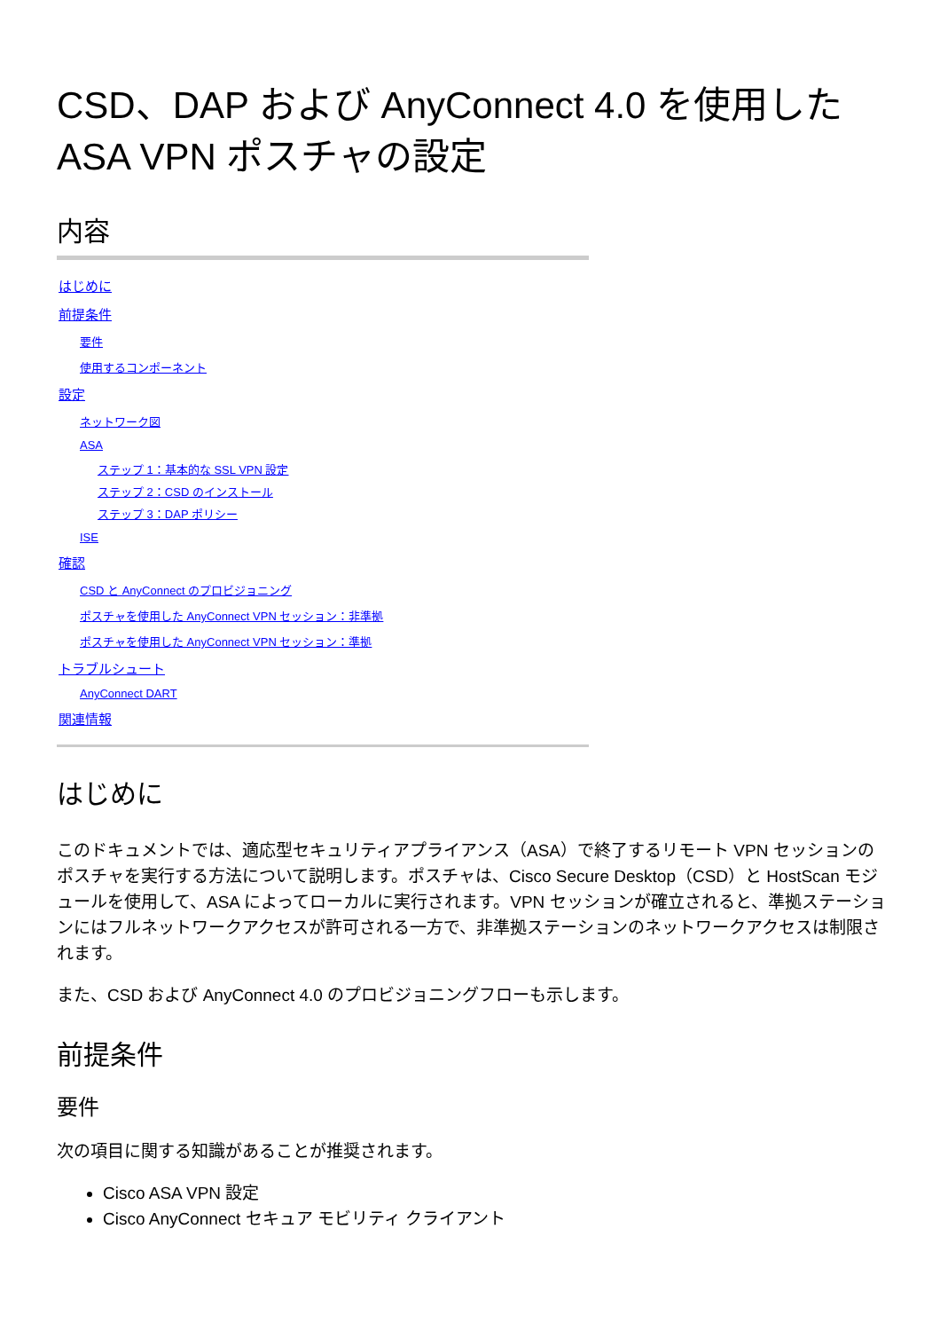CSD、DAP および AnyConnect 4.0 を使用した ASA VPN ポスチャの設定
内容
はじめに
前提条件
要件
使用するコンポーネント
設定
ネットワーク図
ASA
ステップ 1：基本的な SSL VPN 設定
ステップ 2：CSD のインストール
ステップ 3：DAP ポリシー
ISE
確認
CSD と AnyConnect のプロビジョニング
ポスチャを使用した AnyConnect VPN セッション：非準拠
ポスチャを使用した AnyConnect VPN セッション：準拠
トラブルシュート
AnyConnect DART
関連情報
はじめに
このドキュメントでは、適応型セキュリティアプライアンス（ASA）で終了するリモート VPN セッションのポスチャを実行する方法について説明します。ポスチャは、Cisco Secure Desktop（CSD）と HostScan モジュールを使用して、ASA によってローカルに実行されます。VPN セッションが確立されると、準拠ステーションにはフルネットワークアクセスが許可される一方で、非準拠ステーションのネットワークアクセスは制限されます。
また、CSD および AnyConnect 4.0 のプロビジョニングフローも示します。
前提条件
要件
次の項目に関する知識があることが推奨されます。
Cisco ASA VPN 設定
Cisco AnyConnect セキュア モビリティ クライアント